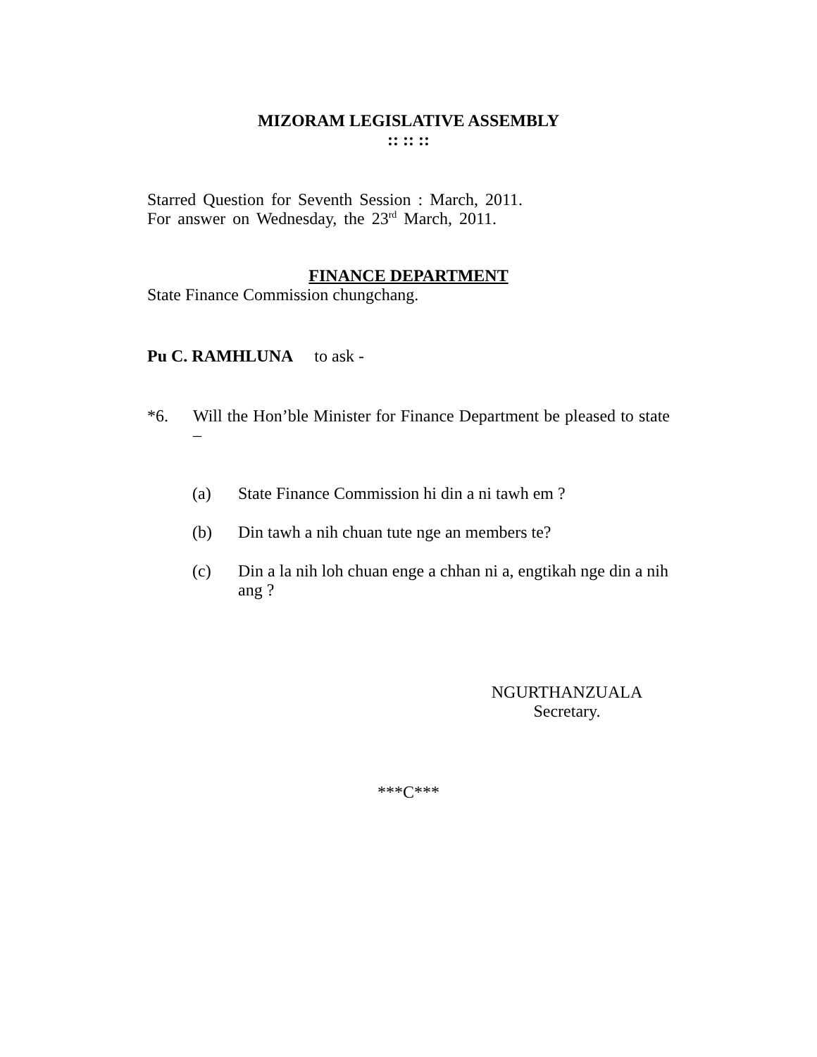MIZORAM LEGISLATIVE ASSEMBLY
:: :: ::
Starred Question for Seventh Session : March, 2011.
For answer on Wednesday, the 23<sup>rd</sup> March, 2011.
FINANCE DEPARTMENT
State Finance Commission chungchang.
Pu C. RAMHLUNA to ask -
*6. Will the Hon’ble Minister for Finance Department be pleased to state –
(a) State Finance Commission hi din a ni tawh em ?
(b) Din tawh a nih chuan tute nge an members te?
(c) Din a la nih loh chuan enge a chhan ni a, engtikah nge din a nih ang ?
NGURTHANZUALA
Secretary.
***C***